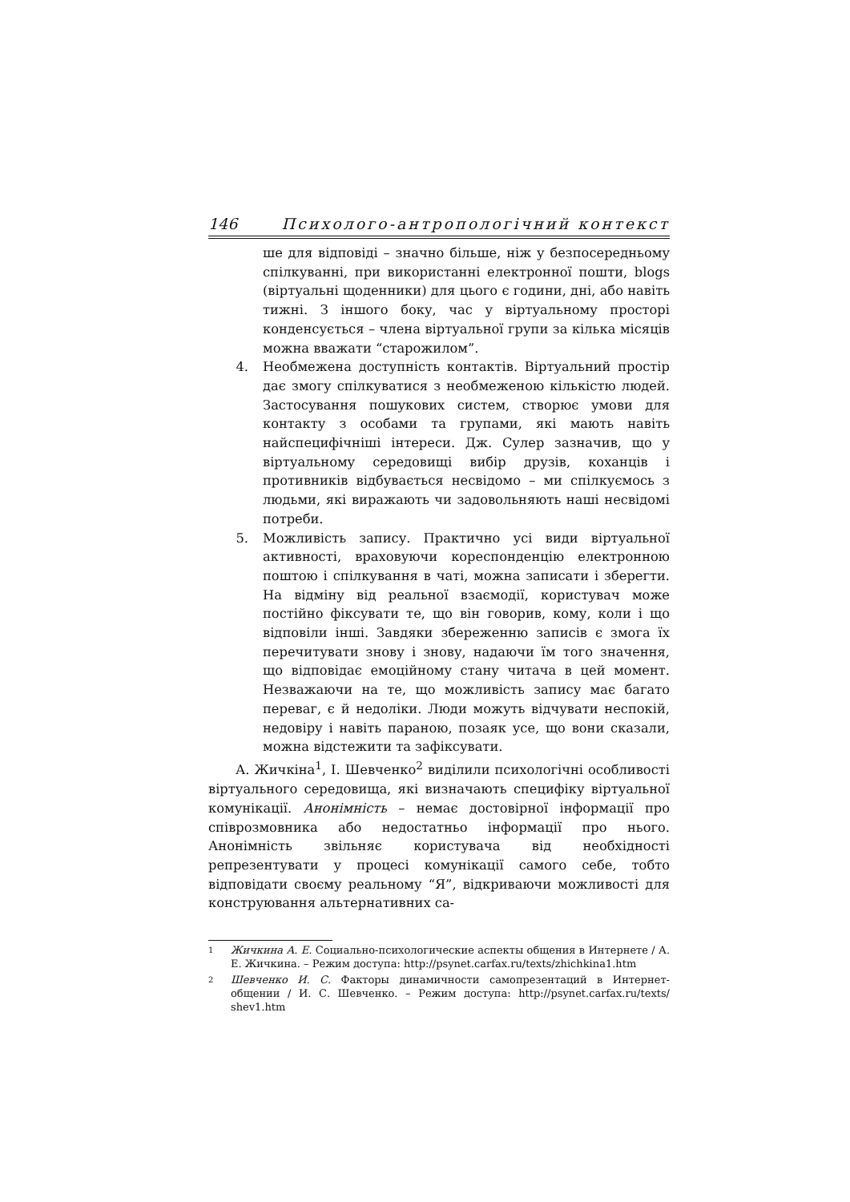146 Психолого-антропологічний контекст
ше для відповіді – значно більше, ніж у безпосередньому спілкуванні, при використанні електронної пошти, blogs (віртуальні щоденники) для цього є години, дні, або навіть тижні. З іншого боку, час у віртуальному просторі конденсується – члена віртуальної групи за кілька місяців можна вважати “старожилом”.
4. Необмежена доступність контактів. Віртуальний простір дає змогу спілкуватися з необмеженою кількістю людей. Застосування пошукових систем, створює умови для контакту з особами та групами, які мають навіть найспецифічніші інтереси. Дж. Сулер зазначив, що у віртуальному середовищі вибір друзів, коханців і противників відбувається несвідомо – ми спілкуємось з людьми, які виражають чи задовольняють наші несвідомі потреби.
5. Можливість запису. Практично усі види віртуальної активності, враховуючи кореспонденцію електронною поштою і спілкування в чаті, можна записати і зберегти. На відміну від реальної взаємодії, користувач може постійно фіксувати те, що він говорив, кому, коли і що відповіли інші. Завдяки збереженню записів є змога їх перечитувати знову і знову, надаючи їм того значення, що відповідає емоційному стану читача в цей момент. Незважаючи на те, що можливість запису має багато переваг, є й недоліки. Люди можуть відчувати неспокій, недовіру і навіть параною, позаяк усе, що вони сказали, можна відстежити та зафіксувати.
А. Жичкіна<sup>1</sup>, І. Шевченко<sup>2</sup> виділили психологічні особливості віртуального середовища, які визначають специфіку віртуальної комунікації. Анонімність – немає достовірної інформації про співрозмовника або недостатньо інформації про нього. Анонімність звільняє користувача від необхідності репрезентувати у процесі комунікації самого себе, тобто відповідати своєму реальному “Я”, відкриваючи можливості для конструювання альтернативних са-
1 Жичкина А. Е. Социально-психологические аспекты общения в Интернете / А. Е. Жичкина. – Режим доступа: http://psynet.carfax.ru/texts/zhichkina1.htm
2 Шевченко И. С. Факторы динамичности самопрезентаций в Интернет-общении / И. С. Шевченко. – Режим доступа: http://psynet.carfax.ru/texts/ shev1.htm